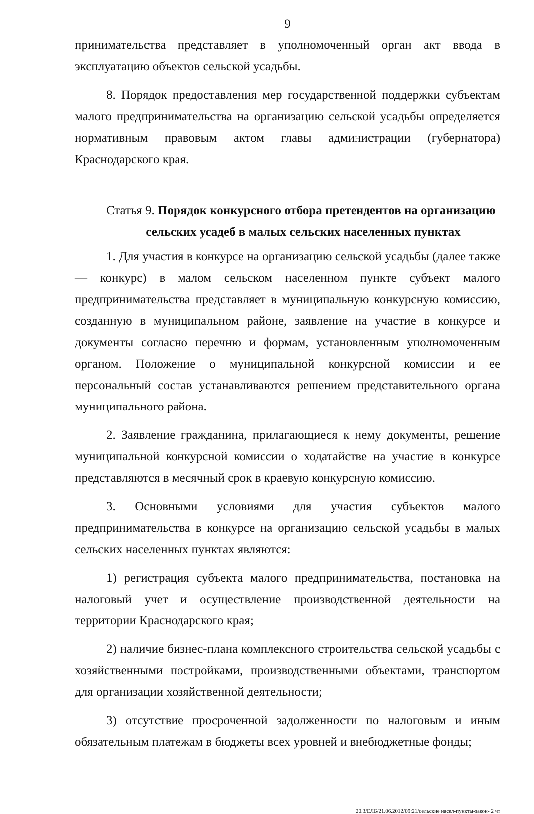9
принимательства представляет в уполномоченный орган акт ввода в эксплуатацию объектов сельской усадьбы.
8. Порядок предоставления мер государственной поддержки субъектам малого предпринимательства на организацию сельской усадьбы определяется нормативным правовым актом главы администрации (губернатора) Краснодарского края.
Статья 9. Порядок конкурсного отбора претендентов на организацию
сельских усадеб в малых сельских населенных пунктах
1. Для участия в конкурсе на организацию сельской усадьбы (далее также — конкурс) в малом сельском населенном пункте субъект малого предпринимательства представляет в муниципальную конкурсную комиссию, созданную в муниципальном районе, заявление на участие в конкурсе и документы согласно перечню и формам, установленным уполномоченным органом. Положение о муниципальной конкурсной комиссии и ее персональный состав устанавливаются решением представительного органа муниципального района.
2. Заявление гражданина, прилагающиеся к нему документы, решение муниципальной конкурсной комиссии о ходатайстве на участие в конкурсе представляются в месячный срок в краевую конкурсную комиссию.
3. Основными условиями для участия субъектов малого предпринимательства в конкурсе на организацию сельской усадьбы в малых сельских населенных пунктах являются:
1) регистрация субъекта малого предпринимательства, постановка на налоговый учет и осуществление производственной деятельности на территории Краснодарского края;
2) наличие бизнес-плана комплексного строительства сельской усадьбы с хозяйственными постройками, производственными объектами, транспортом для организации хозяйственной деятельности;
3) отсутствие просроченной задолженности по налоговым и иным обязательным платежам в бюджеты всех уровней и внебюджетные фонды;
20.3/ЕЛБ/21.06.2012/09:21/сельские насел-пункты-закон- 2 чт